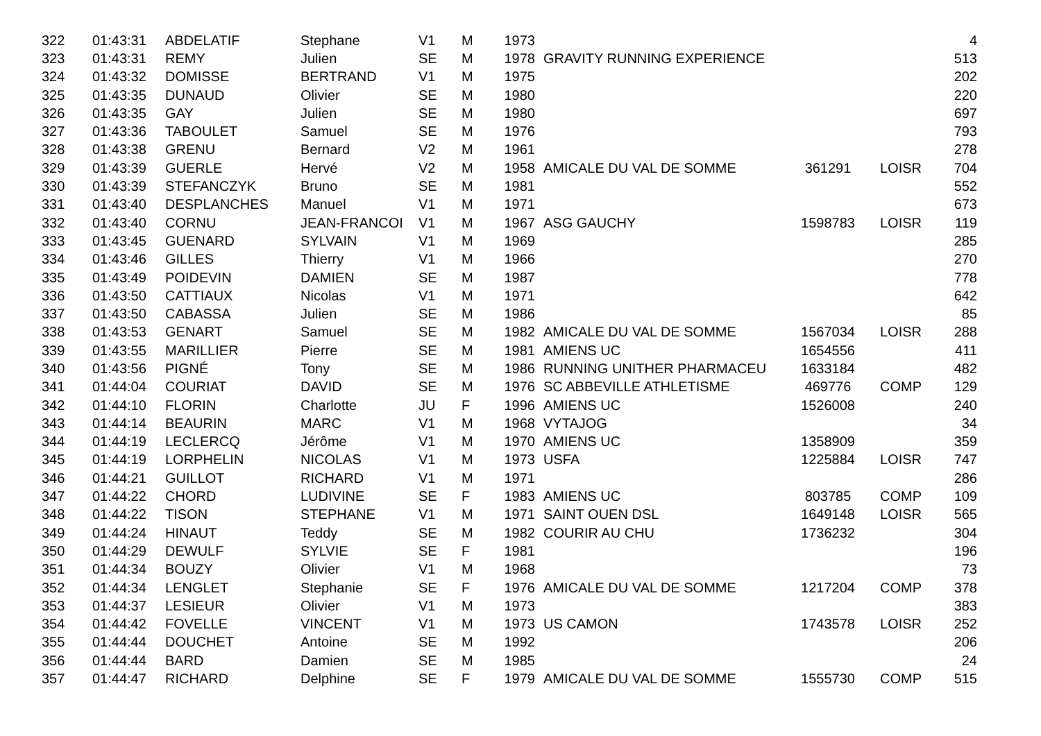| 322 | 01:43:31 | ABDELATIF | Stephane | V1 | M | 1973 | | | | 4 |
| 323 | 01:43:31 | REMY | Julien | SE | M | 1978 | GRAVITY RUNNING EXPERIENCE | | | 513 |
| 324 | 01:43:32 | DOMISSE | BERTRAND | V1 | M | 1975 | | | | 202 |
| 325 | 01:43:35 | DUNAUD | Olivier | SE | M | 1980 | | | | 220 |
| 326 | 01:43:35 | GAY | Julien | SE | M | 1980 | | | | 697 |
| 327 | 01:43:36 | TABOULET | Samuel | SE | M | 1976 | | | | 793 |
| 328 | 01:43:38 | GRENU | Bernard | V2 | M | 1961 | | | | 278 |
| 329 | 01:43:39 | GUERLE | Hervé | V2 | M | 1958 | AMICALE DU VAL DE SOMME | 361291 | LOISR | 704 |
| 330 | 01:43:39 | STEFANCZYK | Bruno | SE | M | 1981 | | | | 552 |
| 331 | 01:43:40 | DESPLANCHES | Manuel | V1 | M | 1971 | | | | 673 |
| 332 | 01:43:40 | CORNU | JEAN-FRANCOI | V1 | M | 1967 | ASG GAUCHY | 1598783 | LOISR | 119 |
| 333 | 01:43:45 | GUENARD | SYLVAIN | V1 | M | 1969 | | | | 285 |
| 334 | 01:43:46 | GILLES | Thierry | V1 | M | 1966 | | | | 270 |
| 335 | 01:43:49 | POIDEVIN | DAMIEN | SE | M | 1987 | | | | 778 |
| 336 | 01:43:50 | CATTIAUX | Nicolas | V1 | M | 1971 | | | | 642 |
| 337 | 01:43:50 | CABASSA | Julien | SE | M | 1986 | | | | 85 |
| 338 | 01:43:53 | GENART | Samuel | SE | M | 1982 | AMICALE DU VAL DE SOMME | 1567034 | LOISR | 288 |
| 339 | 01:43:55 | MARILLIER | Pierre | SE | M | 1981 | AMIENS UC | 1654556 | | 411 |
| 340 | 01:43:56 | PIGNÉ | Tony | SE | M | 1986 | RUNNING UNITHER PHARMACEU | 1633184 | | 482 |
| 341 | 01:44:04 | COURIAT | DAVID | SE | M | 1976 | SC ABBEVILLE ATHLETISME | 469776 | COMP | 129 |
| 342 | 01:44:10 | FLORIN | Charlotte | JU | F | 1996 | AMIENS UC | 1526008 | | 240 |
| 343 | 01:44:14 | BEAURIN | MARC | V1 | M | 1968 | VYTAJOG | | | 34 |
| 344 | 01:44:19 | LECLERCQ | Jérôme | V1 | M | 1970 | AMIENS UC | 1358909 | | 359 |
| 345 | 01:44:19 | LORPHELIN | NICOLAS | V1 | M | 1973 | USFA | 1225884 | LOISR | 747 |
| 346 | 01:44:21 | GUILLOT | RICHARD | V1 | M | 1971 | | | | 286 |
| 347 | 01:44:22 | CHORD | LUDIVINE | SE | F | 1983 | AMIENS UC | 803785 | COMP | 109 |
| 348 | 01:44:22 | TISON | STEPHANE | V1 | M | 1971 | SAINT OUEN DSL | 1649148 | LOISR | 565 |
| 349 | 01:44:24 | HINAUT | Teddy | SE | M | 1982 | COURIR AU CHU | 1736232 | | 304 |
| 350 | 01:44:29 | DEWULF | SYLVIE | SE | F | 1981 | | | | 196 |
| 351 | 01:44:34 | BOUZY | Olivier | V1 | M | 1968 | | | | 73 |
| 352 | 01:44:34 | LENGLET | Stephanie | SE | F | 1976 | AMICALE DU VAL DE SOMME | 1217204 | COMP | 378 |
| 353 | 01:44:37 | LESIEUR | Olivier | V1 | M | 1973 | | | | 383 |
| 354 | 01:44:42 | FOVELLE | VINCENT | V1 | M | 1973 | US CAMON | 1743578 | LOISR | 252 |
| 355 | 01:44:44 | DOUCHET | Antoine | SE | M | 1992 | | | | 206 |
| 356 | 01:44:44 | BARD | Damien | SE | M | 1985 | | | | 24 |
| 357 | 01:44:47 | RICHARD | Delphine | SE | F | 1979 | AMICALE DU VAL DE SOMME | 1555730 | COMP | 515 |